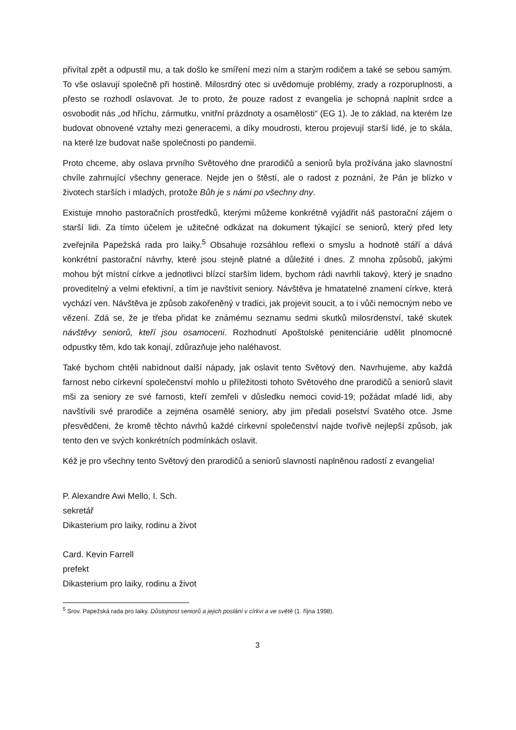přivítal zpět a odpustil mu, a tak došlo ke smíření mezi ním a starým rodičem a také se sebou samým. To vše oslavují společně při hostině. Milosrdný otec si uvědomuje problémy, zrady a rozporuplnosti, a přesto se rozhodl oslavovat. Je to proto, že pouze radost z evangelia je schopná naplnit srdce a osvobodit nás „od hříchu, zármutku, vnitřní prázdnoty a osamělosti“ (EG 1). Je to základ, na kterém lze budovat obnovené vztahy mezi generacemi, a díky moudrosti, kterou projevují starší lidé, je to skála, na které lze budovat naše společnosti po pandemii.
Proto chceme, aby oslava prvního Světového dne prarodičů a seniorů byla prožívána jako slavnostní chvíle zahrnující všechny generace. Nejde jen o štěstí, ale o radost z poznání, že Pán je blízko v životech starších i mladých, protože Bůh je s námi po všechny dny.
Existuje mnoho pastoračních prostředků, kterými můžeme konkrétně vyjádřit náš pastorační zájem o starší lidi. Za tímto účelem je užitečné odkázat na dokument týkající se seniorů, který před lety zveřejnila Papežská rada pro laiky.<sup>5</sup> Obsahuje rozsáhlou reflexi o smyslu a hodnotě stáří a dává konkrétní pastorační návrhy, které jsou stejně platné a důležité i dnes. Z mnoha způsobů, jakými mohou být místní církve a jednotlivci blízcí starším lidem, bychom rádi navrhli takový, který je snadno proveditelný a velmi efektivní, a tím je navštívit seniory. Návštěva je hmatatelné znamení církve, která vychází ven. Návštěva je způsob zakořeněný v tradici, jak projevit soucit, a to i vůči nemocným nebo ve vězení. Zdá se, že je třeba přidat ke známému seznamu sedmi skutků milosrdenství, také skutek návštěvy seniorů, kteří jsou osamoceni. Rozhodnutí Apoštolské penitenciárie udělit plnomocné odpustky těm, kdo tak konají, zdůrazňuje jeho naléhavost.
Také bychom chtěli nabídnout další nápady, jak oslavit tento Světový den. Navrhujeme, aby každá farnost nebo církevní společenství mohlo u příležitosti tohoto Světového dne prarodičů a seniorů slavit mši za seniory ze své farnosti, kteří zemřeli v důsledku nemoci covid-19; požádat mladé lidi, aby navštívili své prarodiče a zejména osamělé seniory, aby jim předali poselství Svatého otce. Jsme přesvědčeni, že kromě těchto návrhů každé církevní společenství najde tvořivě nejlepší způsob, jak tento den ve svých konkrétních podmínkách oslavit.
Kéž je pro všechny tento Světový den prarodičů a seniorů slavností naplněnou radostí z evangelia!
P. Alexandre Awi Mello, I. Sch.
sekretář
Dikasterium pro laiky, rodinu a život
Card. Kevin Farrell
prefekt
Dikasterium pro laiky, rodinu a život
<sup>5</sup> Srov. Papežská rada pro laiky. Důstojnost seniorů a jejich poslání v církvi a ve světě (1. října 1998).
3